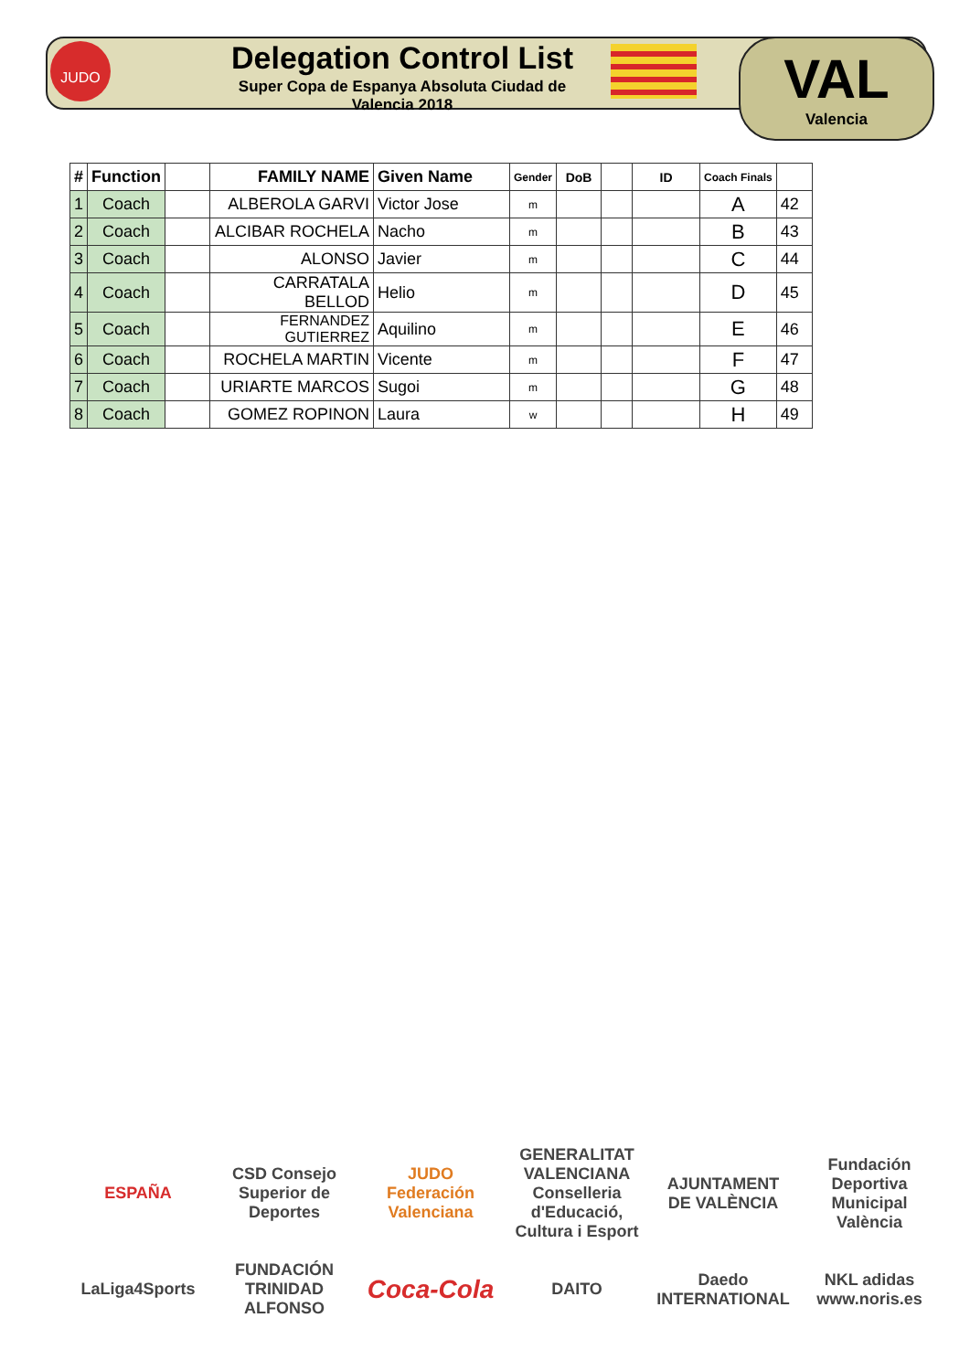JUDO
Delegation Control List
Super Copa de Espanya Absoluta Ciudad de Valencia 2018
VAL
Valencia
| # | Function | | FAMILY NAME | Given Name | Gender | DoB | | ID | Coach Finals | |
| --- | --- | --- | --- | --- | --- | --- | --- | --- | --- | --- |
| 1 | Coach | | ALBEROLA GARVI | Victor Jose | m | | | | A | 42 |
| 2 | Coach | | ALCIBAR ROCHELA | Nacho | m | | | | B | 43 |
| 3 | Coach | | ALONSO | Javier | m | | | | C | 44 |
| 4 | Coach | | CARRATALA BELLOD | Helio | m | | | | D | 45 |
| 5 | Coach | | FERNANDEZ GUTIERREZ | Aquilino | m | | | | E | 46 |
| 6 | Coach | | ROCHELA MARTIN | Vicente | m | | | | F | 47 |
| 7 | Coach | | URIARTE MARCOS | Sugoi | m | | | | G | 48 |
| 8 | Coach | | GOMEZ ROPINON | Laura | w | | | | H | 49 |
ESPAÑA
CSD Consejo Superior de Deportes
JUDO Federación Valenciana
GENERALITAT VALENCIANA Conselleria d'Educació, Cultura i Esport
AJUNTAMENT DE VALÈNCIA
Fundación Deportiva Municipal València
LaLiga4Sports
FUNDACIÓN TRINIDAD ALFONSO
Coca-Cola
DAITO
Daedo INTERNATIONAL
NKL adidas www.noris.es